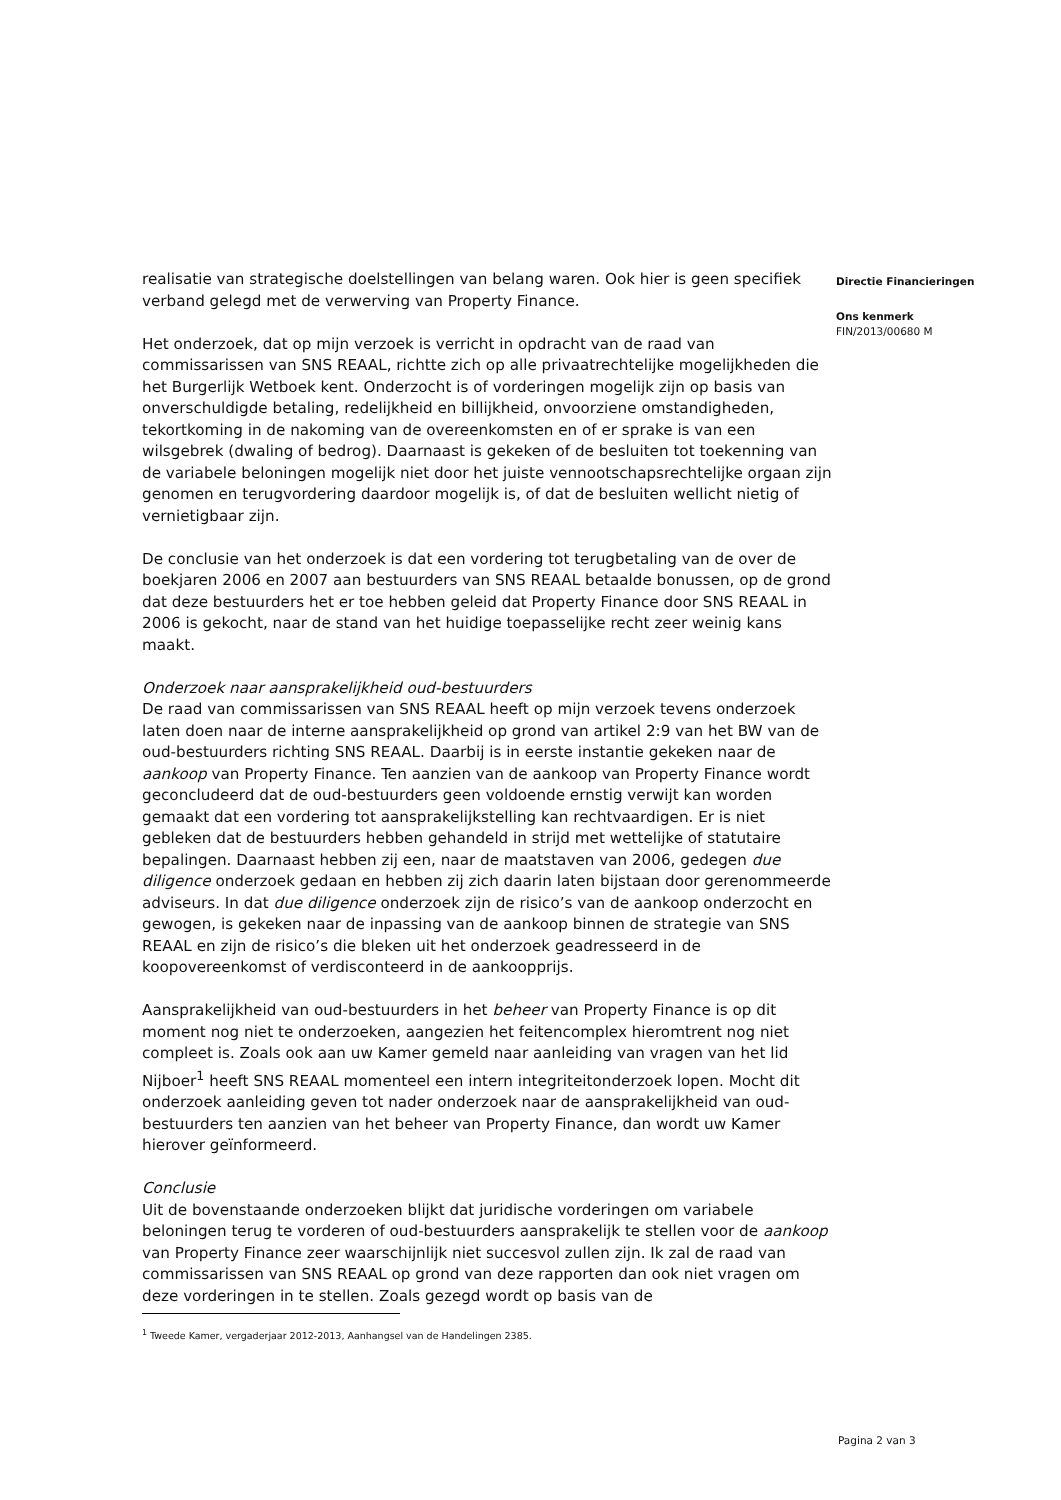realisatie van strategische doelstellingen van belang waren. Ook hier is geen specifiek verband gelegd met de verwerving van Property Finance.
Het onderzoek, dat op mijn verzoek is verricht in opdracht van de raad van commissarissen van SNS REAAL, richtte zich op alle privaatrechtelijke mogelijkheden die het Burgerlijk Wetboek kent. Onderzocht is of vorderingen mogelijk zijn op basis van onverschuldigde betaling, redelijkheid en billijkheid, onvoorziene omstandigheden, tekortkoming in de nakoming van de overeenkomsten en of er sprake is van een wilsgebrek (dwaling of bedrog). Daarnaast is gekeken of de besluiten tot toekenning van de variabele beloningen mogelijk niet door het juiste vennootschapsrechtelijke orgaan zijn genomen en terugvordering daardoor mogelijk is, of dat de besluiten wellicht nietig of vernietigbaar zijn.
De conclusie van het onderzoek is dat een vordering tot terugbetaling van de over de boekjaren 2006 en 2007 aan bestuurders van SNS REAAL betaalde bonussen, op de grond dat deze bestuurders het er toe hebben geleid dat Property Finance door SNS REAAL in 2006 is gekocht, naar de stand van het huidige toepasselijke recht zeer weinig kans maakt.
Onderzoek naar aansprakelijkheid oud-bestuurders
De raad van commissarissen van SNS REAAL heeft op mijn verzoek tevens onderzoek laten doen naar de interne aansprakelijkheid op grond van artikel 2:9 van het BW van de oud-bestuurders richting SNS REAAL. Daarbij is in eerste instantie gekeken naar de aankoop van Property Finance. Ten aanzien van de aankoop van Property Finance wordt geconcludeerd dat de oud-bestuurders geen voldoende ernstig verwijt kan worden gemaakt dat een vordering tot aansprakelijkstelling kan rechtvaardigen. Er is niet gebleken dat de bestuurders hebben gehandeld in strijd met wettelijke of statutaire bepalingen. Daarnaast hebben zij een, naar de maatstaven van 2006, gedegen due diligence onderzoek gedaan en hebben zij zich daarin laten bijstaan door gerenommeerde adviseurs. In dat due diligence onderzoek zijn de risico’s van de aankoop onderzocht en gewogen, is gekeken naar de inpassing van de aankoop binnen de strategie van SNS REAAL en zijn de risico’s die bleken uit het onderzoek geadresseerd in de koopovereenkomst of verdisconteerd in de aankoopprijs.
Aansprakelijkheid van oud-bestuurders in het beheer van Property Finance is op dit moment nog niet te onderzoeken, aangezien het feitencomplex hieromtrent nog niet compleet is. Zoals ook aan uw Kamer gemeld naar aanleiding van vragen van het lid Nijboer<sup>1</sup> heeft SNS REAAL momenteel een intern integriteitonderzoek lopen. Mocht dit onderzoek aanleiding geven tot nader onderzoek naar de aansprakelijkheid van oud-bestuurders ten aanzien van het beheer van Property Finance, dan wordt uw Kamer hierover geïnformeerd.
Conclusie
Uit de bovenstaande onderzoeken blijkt dat juridische vorderingen om variabele beloningen terug te vorderen of oud-bestuurders aansprakelijk te stellen voor de aankoop van Property Finance zeer waarschijnlijk niet succesvol zullen zijn. Ik zal de raad van commissarissen van SNS REAAL op grond van deze rapporten dan ook niet vragen om deze vorderingen in te stellen. Zoals gezegd wordt op basis van de
<sup>1</sup> Tweede Kamer, vergaderjaar 2012-2013, Aanhangsel van de Handelingen 2385.
Directie Financieringen
Ons kenmerk
FIN/2013/00680 M
Pagina 2 van 3